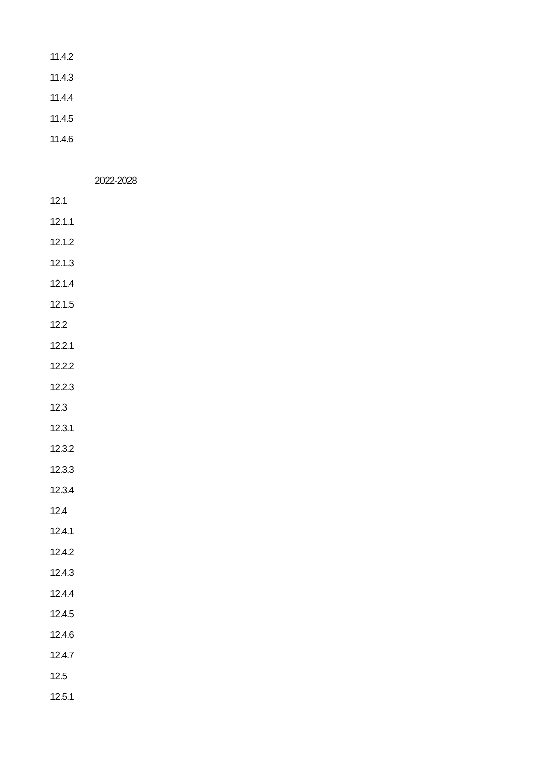11.4.2
11.4.3
11.4.4
11.4.5
11.4.6
2022-2028
12.1
12.1.1
12.1.2
12.1.3
12.1.4
12.1.5
12.2
12.2.1
12.2.2
12.2.3
12.3
12.3.1
12.3.2
12.3.3
12.3.4
12.4
12.4.1
12.4.2
12.4.3
12.4.4
12.4.5
12.4.6
12.4.7
12.5
12.5.1